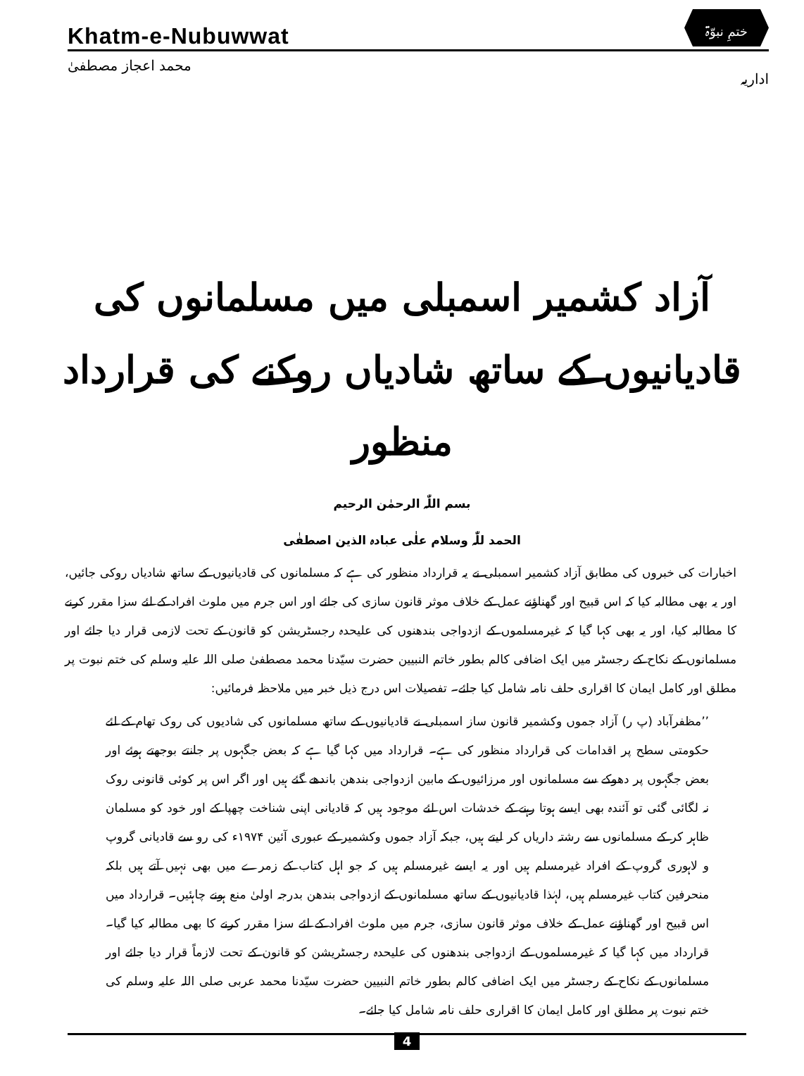Khatm-e-Nubuwwat
ختمِ نبوّۃ
محمد اعجاز مصطفیٰ اداریہ
آزاد کشمیر اسمبلی میں مسلمانوں کی
قادیانیوں کے ساتھ شادیاں روکنے کی قرارداد منظور
بسم اللّٰہ الرحمٰن الرحیم
الحمد للّٰہ وسلام علٰی عبادہ الذین اصطفٰی
اخبارات کی خبروں کی مطابق آزاد کشمیر اسمبلی نے یہ قرارداد منظور کی ہے کہ مسلمانوں کی قادیانیوں کے ساتھ شادیاں روکی جائیں، اور یہ بھی مطالبہ کیا کہ اس قبیح اور گھناؤنے عمل کے خلاف موثر قانون سازی کی جائے اور اس جرم میں ملوث افراد کے لئے سزا مقرر کرنے کا مطالبہ کیا، اور یہ بھی کہا گیا کہ غیرمسلموں کے ازدواجی بندھنوں کی علیحدہ رجسٹریشن کو قانون کے تحت لازمی قرار دیا جائے اور مسلمانوں کے نکاح کے رجسٹر میں ایک اضافی کالم بطور خاتم النبیین حضرت سیّدنا محمد مصطفیٰ صلی اللہ علیہ وسلم کی ختم نبوت پر مطلق اور کامل ایمان کا اقراری حلف نامہ شامل کیا جائے۔ تفصیلات اس درج ذیل خبر میں ملاحظہ فرمائیں:
’’مظفرآباد (پ ر) آزاد جموں وکشمیر قانون ساز اسمبلی نے قادیانیوں کے ساتھ مسلمانوں کی شادیوں کی روک تھام کے لئے حکومتی سطح پر اقدامات کی قرارداد منظور کی ہے۔ قرارداد میں کہا گیا ہے کہ بعض جگہوں پر جانتے بوجھتے ہوئے اور بعض جگہوں پر دھوکے سے مسلمانوں اور مرزائیوں کے مابین ازدواجی بندھن باندھے گئے ہیں اور اگر اس پر کوئی قانونی روک نہ لگائی گئی تو آئندہ بھی ایسے ہوتا رہنے کے خدشات اس لئے موجود ہیں کہ قادیانی اپنی شناخت چھپا کے اور خود کو مسلمان ظاہر کر کے مسلمانوں سے رشتہ داریاں کر لیتے ہیں، جبکہ آزاد جموں وکشمیر کے عبوری آئین ۱۹۷۴ء کی رو سے قادیانی گروپ و لاہوری گروپ کے افراد غیرمسلم ہیں اور یہ ایسے غیرمسلم ہیں کہ جو اہل کتاب کے زمرے میں بھی نہیں آتے ہیں بلکہ منحرفین کتاب غیرمسلم ہیں، لہٰذا قادیانیوں کے ساتھ مسلمانوں کے ازدواجی بندھن بدرجہ اولیٰ منع ہونے چاہئیں۔ قرارداد میں اس قبیح اور گھناؤنے عمل کے خلاف موثر قانون سازی، جرم میں ملوث افراد کے لئے سزا مقرر کرنے کا بھی مطالبہ کیا گیا۔ قرارداد میں کہا گیا کہ غیرمسلموں کے ازدواجی بندھنوں کی علیحدہ رجسٹریشن کو قانون کے تحت لازماً قرار دیا جائے اور مسلمانوں کے نکاح کے رجسٹر میں ایک اضافی کالم بطور خاتم النبیین حضرت سیّدنا محمد عربی صلی اللہ علیہ وسلم کی ختم نبوت پر مطلق اور کامل ایمان کا اقراری حلف نامہ شامل کیا جائے۔
4